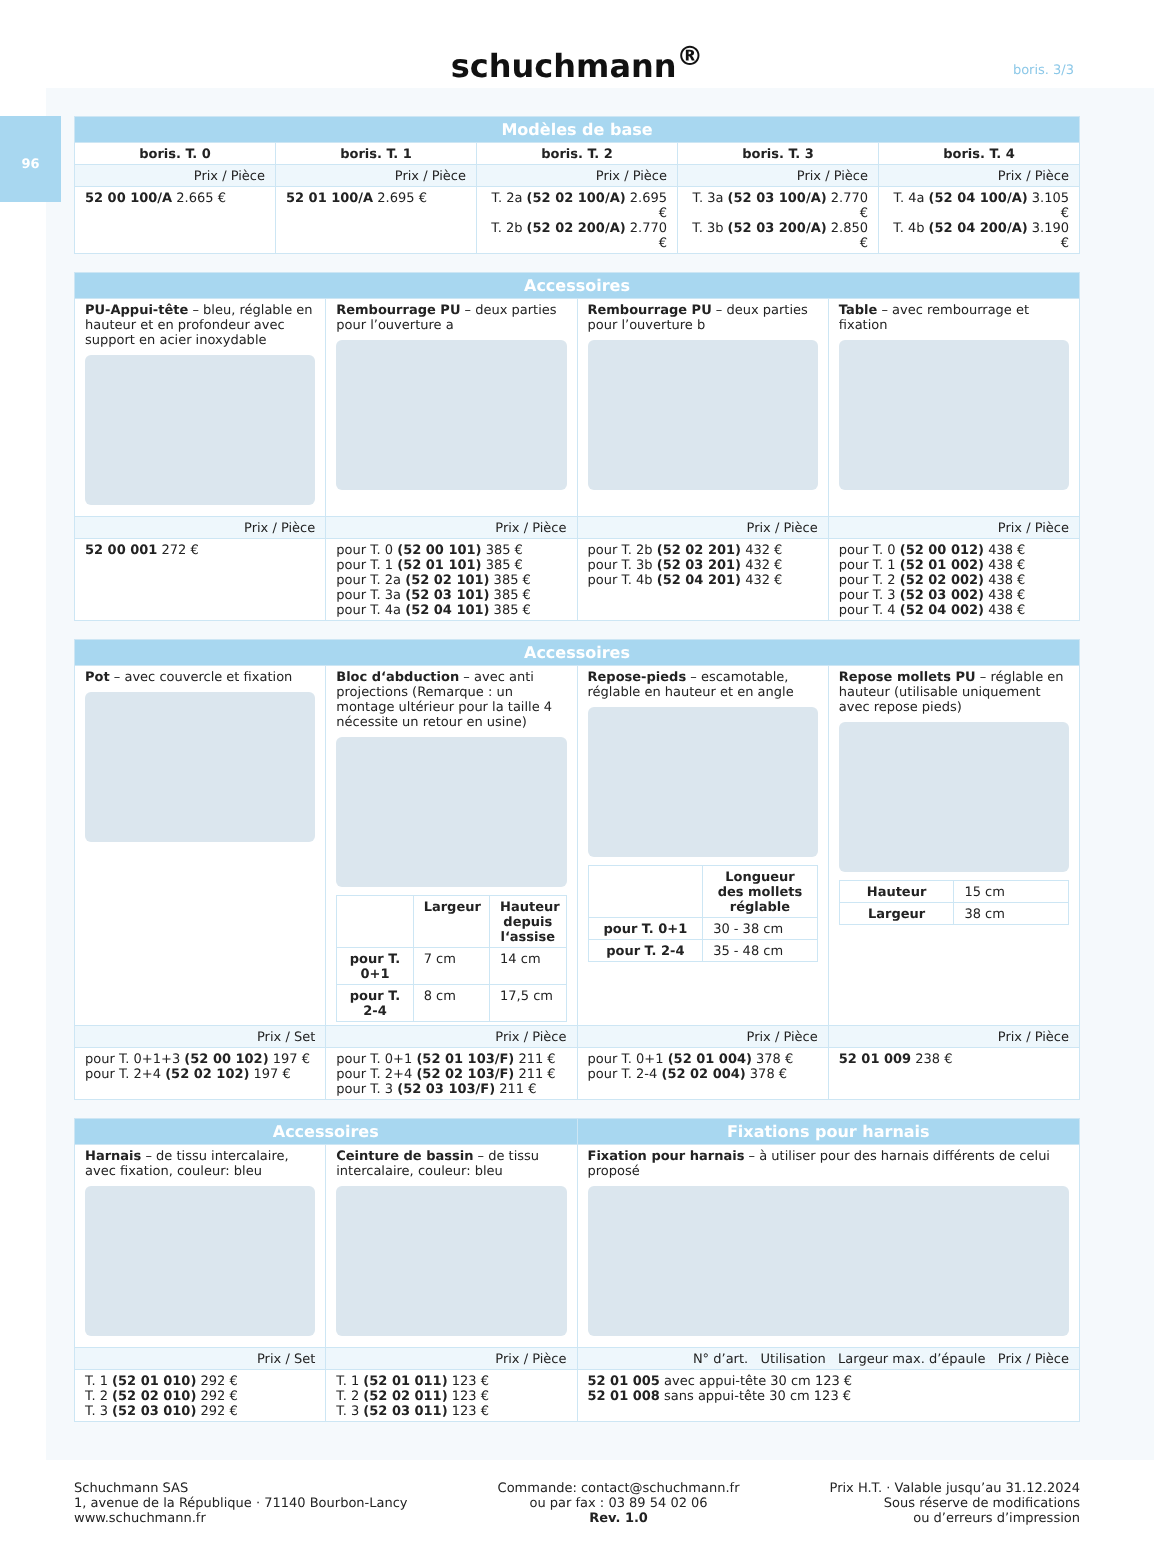schuchmann<sup>®</sup>
boris. 3/3
96
| Modèles de base | | | | |
| --- | --- | --- | --- | --- |
| boris. T. 0 | boris. T. 1 | boris. T. 2 | boris. T. 3 | boris. T. 4 |
| Prix / Pièce | Prix / Pièce | Prix / Pièce | Prix / Pièce | Prix / Pièce |
| 52 00 100/A 2.665 € | 52 01 100/A 2.695 € | T. 2a (52 02 100/A) 2.695 € T. 2b (52 02 200/A) 2.770 € | T. 3a (52 03 100/A) 2.770 € T. 3b (52 03 200/A) 2.850 € | T. 4a (52 04 100/A) 3.105 € T. 4b (52 04 200/A) 3.190 € |
| Accessoires | | | |
| --- | --- | --- | --- |
| PU-Appui-tête – bleu, réglable en hauteur et en profondeur avec support en acier inoxydable | Rembourrage PU – deux parties pour l’ouverture a | Rembourrage PU – deux parties pour l’ouverture b | Table – avec rembourrage et fixation |
| Prix / Pièce | Prix / Pièce | Prix / Pièce | Prix / Pièce |
| 52 00 001 272 € | pour T. 0 (52 00 101) 385 € pour T. 1 (52 01 101) 385 € pour T. 2a (52 02 101) 385 € pour T. 3a (52 03 101) 385 € pour T. 4a (52 04 101) 385 € | pour T. 2b (52 02 201) 432 € pour T. 3b (52 03 201) 432 € pour T. 4b (52 04 201) 432 € | pour T. 0 (52 00 012) 438 € pour T. 1 (52 01 002) 438 € pour T. 2 (52 02 002) 438 € pour T. 3 (52 03 002) 438 € pour T. 4 (52 04 002) 438 € |
| Accessoires | | | |
| --- | --- | --- | --- |
| Pot – avec couvercle et fixation | Bloc d‘abduction – avec anti projections (Remarque : un montage ultérieur pour la taille 4 nécessite un retour en usine) / / Largeur / Hauteur depuis l‘assise / / --- / --- / --- / / pour T. 0+1 / 7 cm / 14 cm / / pour T. 2-4 / 8 cm / 17,5 cm / | Repose-pieds – escamotable, réglable en hauteur et en angle / / Longueur des mollets réglable / / --- / --- / / pour T. 0+1 / 30 - 38 cm / / pour T. 2-4 / 35 - 48 cm / | Repose mollets PU – réglable en hauteur (utilisable uniquement avec repose pieds) / Hauteur / 15 cm / / Largeur / 38 cm / |
| Prix / Set | Prix / Pièce | Prix / Pièce | Prix / Pièce |
| pour T. 0+1+3 (52 00 102) 197 € pour T. 2+4 (52 02 102) 197 € | pour T. 0+1 (52 01 103/F) 211 € pour T. 2+4 (52 02 103/F) 211 € pour T. 3 (52 03 103/F) 211 € | pour T. 0+1 (52 01 004) 378 € pour T. 2-4 (52 02 004) 378 € | 52 01 009 238 € |
| Accessoires | | Fixations pour harnais |
| --- | --- | --- |
| Harnais – de tissu intercalaire, avec fixation, couleur: bleu | Ceinture de bassin – de tissu intercalaire, couleur: bleu | Fixation pour harnais – à utiliser pour des harnais différents de celui proposé |
| Prix / Set | Prix / Pièce | N° d’art. Utilisation Largeur max. d’épaule Prix / Pièce |
| T. 1 (52 01 010) 292 € T. 2 (52 02 010) 292 € T. 3 (52 03 010) 292 € | T. 1 (52 01 011) 123 € T. 2 (52 02 011) 123 € T. 3 (52 03 011) 123 € | 52 01 005 avec appui-tête 30 cm 123 € 52 01 008 sans appui-tête 30 cm 123 € |
Schuchmann SAS
1, avenue de la République · 71140 Bourbon-Lancy
www.schuchmann.fr
Commande: contact@schuchmann.fr
ou par fax : 03 89 54 02 06
Rev. 1.0
Prix H.T. · Valable jusqu’au 31.12.2024
Sous réserve de modifications
ou d’erreurs d’impression